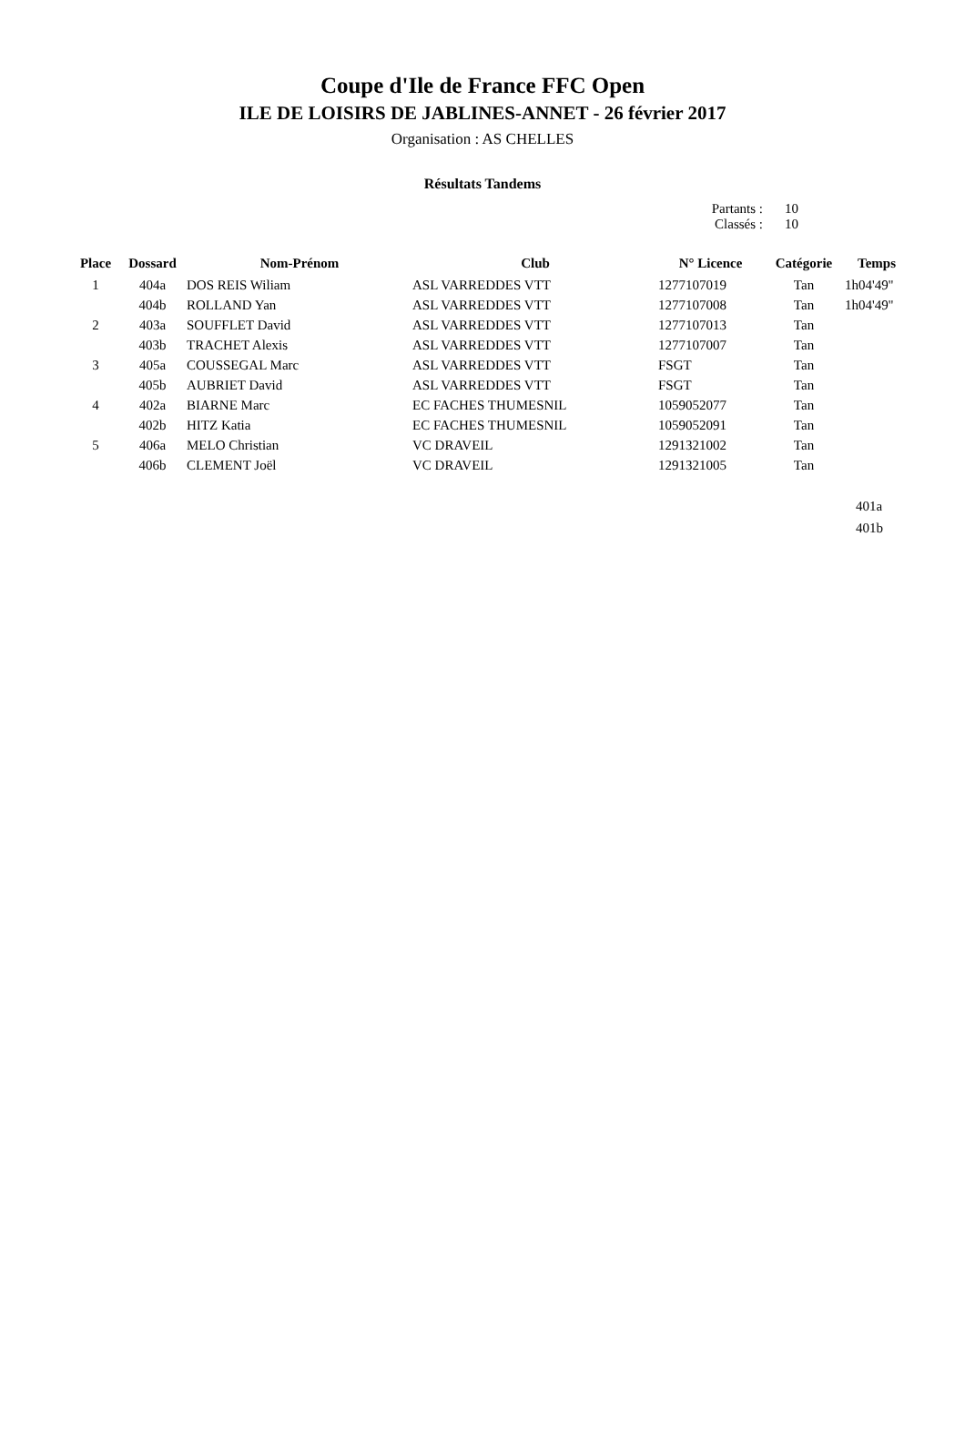Coupe d'Ile de France FFC Open
ILE DE LOISIRS DE JABLINES-ANNET - 26 février 2017
Organisation : AS CHELLES
Résultats Tandems
Partants : 10
Classés : 10
| Place | Dossard | Nom-Prénom | Club | N° Licence | Catégorie | Temps |
| --- | --- | --- | --- | --- | --- | --- |
| 1 | 404a | DOS REIS Wiliam | ASL VARREDDES VTT | 1277107019 | Tan | 1h04'49'' |
| | 404b | ROLLAND Yan | ASL VARREDDES VTT | 1277107008 | Tan | 1h04'49'' |
| 2 | 403a | SOUFFLET David | ASL VARREDDES VTT | 1277107013 | Tan | |
| | 403b | TRACHET Alexis | ASL VARREDDES VTT | 1277107007 | Tan | |
| 3 | 405a | COUSSEGAL Marc | ASL VARREDDES VTT | FSGT | Tan | |
| | 405b | AUBRIET David | ASL VARREDDES VTT | FSGT | Tan | |
| 4 | 402a | BIARNE Marc | EC FACHES THUMESNIL | 1059052077 | Tan | |
| | 402b | HITZ Katia | EC FACHES THUMESNIL | 1059052091 | Tan | |
| 5 | 406a | MELO Christian | VC DRAVEIL | 1291321002 | Tan | |
| | 406b | CLEMENT Joël | VC DRAVEIL | 1291321005 | Tan | |
401a
401b